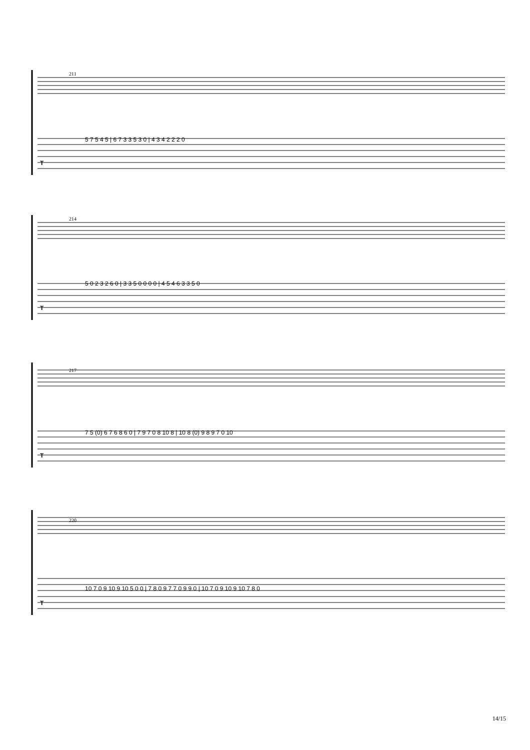T
T
T
T
211
214
217
220
5 7 5 4 5 | 6 7 3 3 5 3 0 | 4 3 4 2 2 2 0
5 0 2 3 2 6 0 | 3 3 5 0 0 0 0 | 4 5 4 6 3 3 5 0
7 5 (0) 6 7 6 8 6 0 | 7 9 7 0 8 10 8 | 10 8 (0) 9 8 9 7 0 10
10 7 0 9 10 9 10 5 0 0 | 7 8 0 9 7 7 0 9 9 0 | 10 7 0 9 10 9 10 7 8 0
14/15